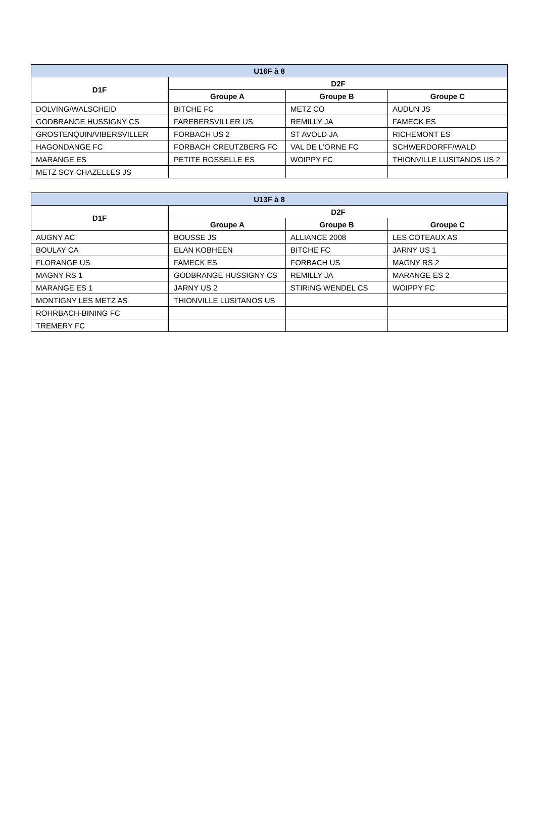| U16F à 8 | | | |
| --- | --- | --- | --- |
| D1F | D2F | | |
| | Groupe A | Groupe B | Groupe C |
| DOLVING/WALSCHEID | BITCHE FC | METZ CO | AUDUN JS |
| GODBRANGE HUSSIGNY CS | FAREBERSVILLER US | REMILLY JA | FAMECK ES |
| GROSTENQUIN/VIBERSVILLER | FORBACH US 2 | ST AVOLD JA | RICHEMONT ES |
| HAGONDANGE FC | FORBACH CREUTZBERG FC | VAL DE L'ORNE FC | SCHWERDORFF/WALD |
| MARANGE ES | PETITE ROSSELLE ES | WOIPPY FC | THIONVILLE LUSITANOS US 2 |
| METZ SCY CHAZELLES JS | | | |
| U13F à 8 | | | |
| --- | --- | --- | --- |
| D1F | D2F | | |
| | Groupe A | Groupe B | Groupe C |
| AUGNY AC | BOUSSE JS | ALLIANCE 2008 | LES COTEAUX AS |
| BOULAY CA | ELAN KOBHEEN | BITCHE FC | JARNY US 1 |
| FLORANGE US | FAMECK ES | FORBACH US | MAGNY RS 2 |
| MAGNY RS 1 | GODBRANGE HUSSIGNY CS | REMILLY JA | MARANGE ES 2 |
| MARANGE ES 1 | JARNY US 2 | STIRING WENDEL CS | WOIPPY FC |
| MONTIGNY LES METZ AS | THIONVILLE LUSITANOS US | | |
| ROHRBACH-BINING FC | | | |
| TREMERY FC | | | |